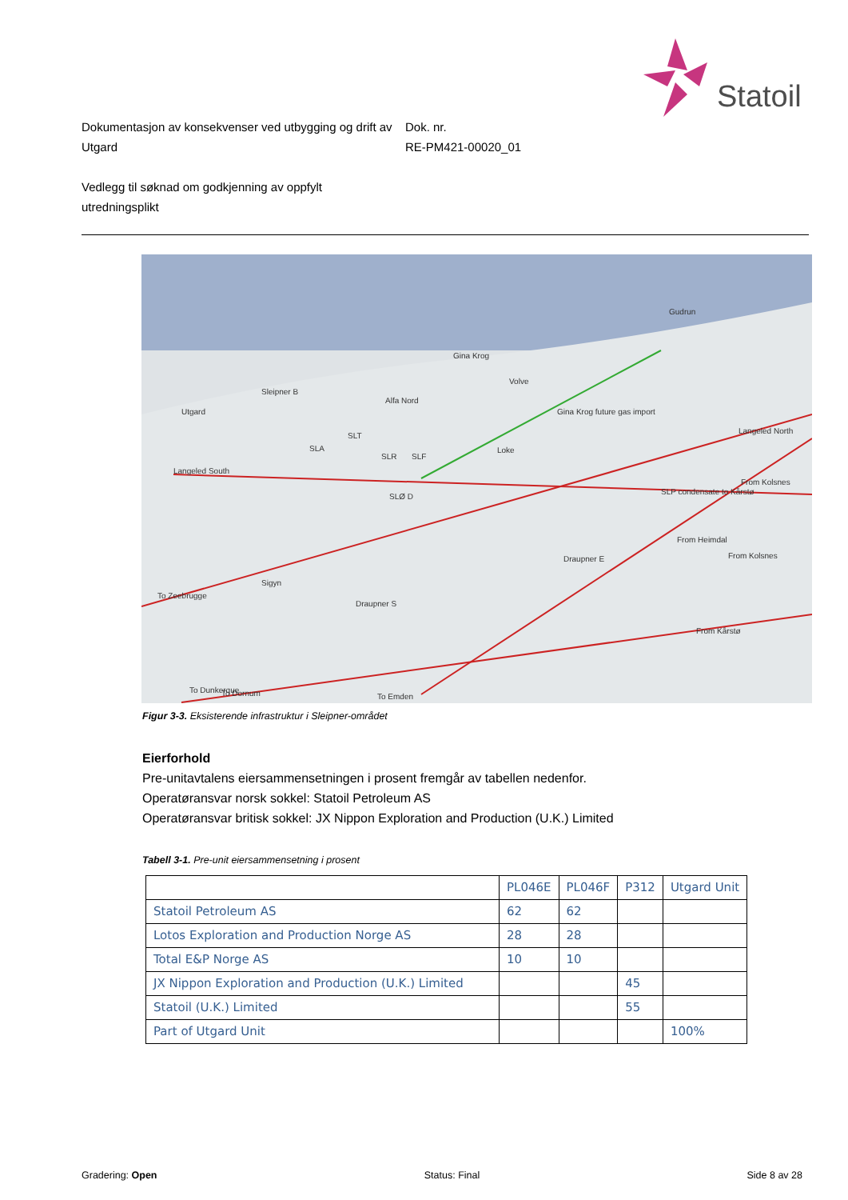Statoil
Dokumentasjon av konsekvenser ved utbygging og drift av Utgard
Dok. nr.
RE-PM421-00020_01
Vedlegg til søknad om godkjenning av oppfylt
utredningsplikt
Gudrun
Gina Krog
Volve
Sleipner B
Alfa Nord
Utgard
SLT
SLA
SLR
SLF
Loke
Langeled South
SLØ D
Langeled North
From Kolsnes
SLP condensate to Kårstø
Draupner E
Sigyn
Draupner S
From Kolsnes
From Kårstø
To Zeebrugge
To Dunkerque
To Dornum
To Emden
Gina Krog future gas import
From Heimdal
Figur 3-3. Eksisterende infrastruktur i Sleipner-området
Eierforhold
Pre-unitavtalens eiersammensetningen i prosent fremgår av tabellen nedenfor.
Operatøransvar norsk sokkel: Statoil Petroleum AS
Operatøransvar britisk sokkel: JX Nippon Exploration and Production (U.K.) Limited
Tabell 3-1. Pre-unit eiersammensetning i prosent
| | PL046E | PL046F | P312 | Utgard Unit |
| Statoil Petroleum AS | 62 | 62 | | |
| Lotos Exploration and Production Norge AS | 28 | 28 | | |
| Total E&P Norge AS | 10 | 10 | | |
| JX Nippon Exploration and Production (U.K.) Limited | | | 45 | |
| Statoil (U.K.) Limited | | | 55 | |
| Part of Utgard Unit | | | | 100% |
Gradering: Open Status: Final Side 8 av 28